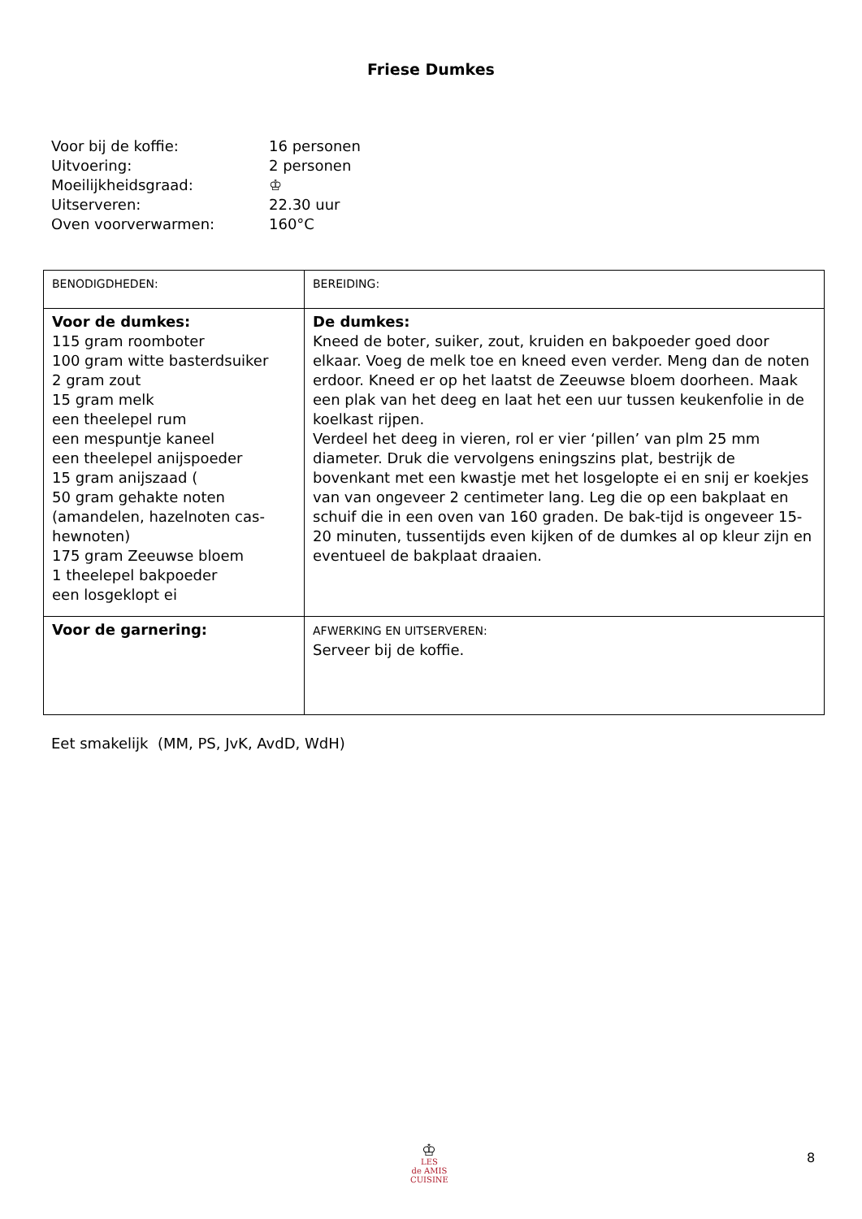Friese Dumkes
Voor bij de koffie: 16 personen
Uitvoering: 2 personen
Moeilijkheidsgraad: ♔
Uitserveren: 22.30 uur
Oven voorverwarmen: 160°C
| BENODIGDHEDEN: | BEREIDING: |
| Voor de dumkes: 115 gram roomboter 100 gram witte basterdsuiker 2 gram zout 15 gram melk een theelepel rum een mespuntje kaneel een theelepel anijspoeder 15 gram anijszaad ( 50 gram gehakte noten (amandelen, hazelnoten cas-hewnoten) 175 gram Zeeuwse bloem 1 theelepel bakpoeder een losgeklopt ei | De dumkes: Kneed de boter, suiker, zout, kruiden en bakpoeder goed door elkaar. Voeg de melk toe en kneed even verder. Meng dan de noten erdoor. Kneed er op het laatst de Zeeuwse bloem doorheen. Maak een plak van het deeg en laat het een uur tussen keukenfolie in de koelkast rijpen. Verdeel het deeg in vieren, rol er vier ‘pillen’ van plm 25 mm diameter. Druk die vervolgens eningszins plat, bestrijk de bovenkant met een kwastje met het losgelopte ei en snij er koekjes van van ongeveer 2 centimeter lang. Leg die op een bakplaat en schuif die in een oven van 160 graden. De bak-tijd is ongeveer 15-20 minuten, tussentijds even kijken of de dumkes al op kleur zijn en eventueel de bakplaat draaien. |
| Voor de garnering: | AFWERKING EN UITSERVEREN: Serveer bij de koffie. |
Eet smakelijk (MM, PS, JvK, AvdD, WdH)
♔
LES
de AMIS
CUISINE
8